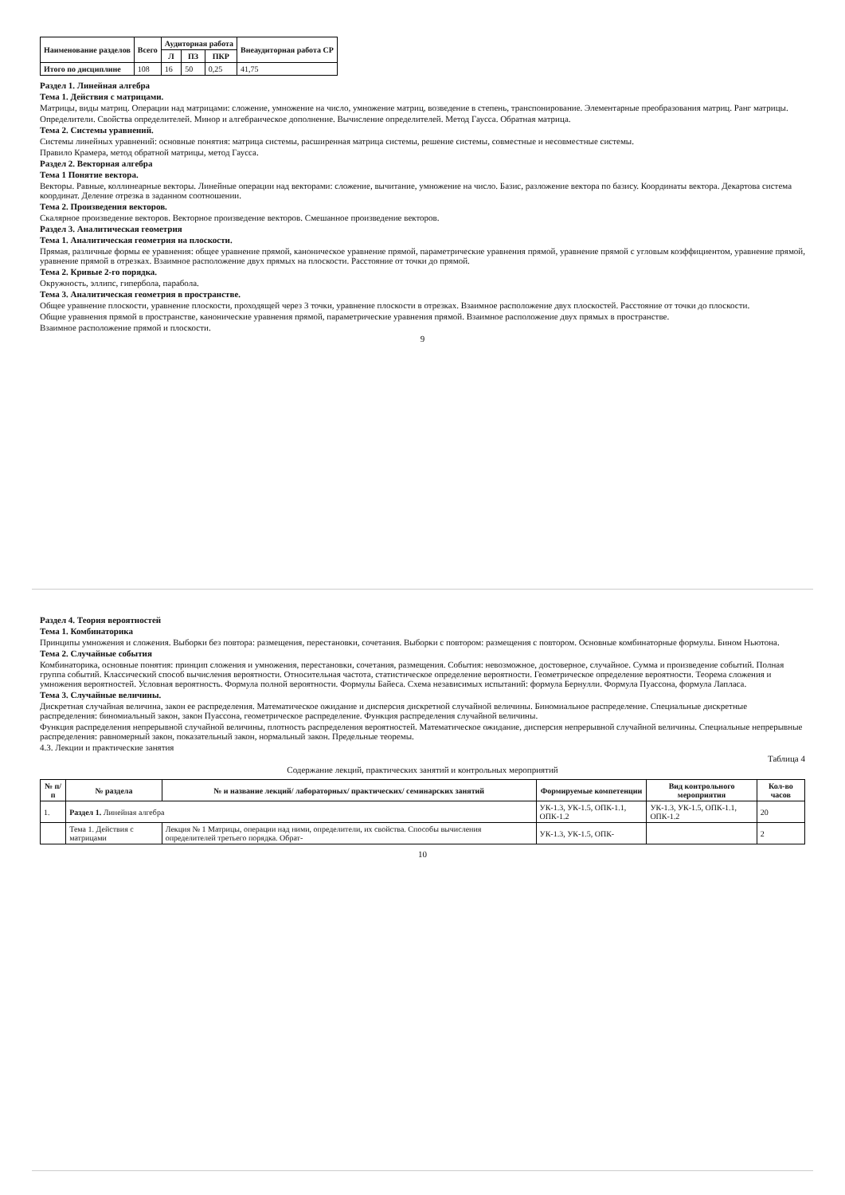| Наименование разделов | Всего | Аудиторная работа | | | Внеаудиторная работа СР |
| --- | --- | --- | --- | --- | --- |
| | | Л | ПЗ | ПКР | |
| Итого по дисциплине | 108 | 16 | 50 | 0,25 | 41,75 |
Раздел 1. Линейная алгебра
Тема 1. Действия с матрицами.
Матрицы, виды матриц. Операции над матрицами: сложение, умножение на число, умножение матриц, возведение в степень, транспонирование. Элементарные преобразования матриц. Ранг матрицы.
Определители. Свойства определителей. Минор и алгебраическое дополнение. Вычисление определителей. Метод Гаусса. Обратная матрица.
Тема 2. Системы уравнений.
Системы линейных уравнений: основные понятия: матрица системы, расширенная матрица системы, решение системы, совместные и несовместные системы.
Правило Крамера, метод обратной матрицы, метод Гаусса.
Раздел 2. Векторная алгебра
Тема 1 Понятие вектора.
Векторы. Равные, коллинеарные векторы. Линейные операции над векторами: сложение, вычитание, умножение на число. Базис, разложение вектора по базису. Координаты вектора. Декартова система координат. Деление отрезка в заданном соотношении.
Тема 2. Произведения векторов.
Скалярное произведение векторов. Векторное произведение векторов. Смешанное произведение векторов.
Раздел 3. Аналитическая геометрия
Тема 1. Аналитическая геометрия на плоскости.
Прямая, различные формы ее уравнения: общее уравнение прямой, каноническое уравнение прямой, параметрические уравнения прямой, уравнение прямой с угловым коэффициентом, уравнение прямой, уравнение прямой в отрезках. Взаимное расположение двух прямых на плоскости. Расстояние от точки до прямой.
Тема 2. Кривые 2-го порядка.
Окружность, эллипс, гипербола, парабола.
Тема 3. Аналитическая геометрия в пространстве.
Общее уравнение плоскости, уравнение плоскости, проходящей через 3 точки, уравнение плоскости в отрезках. Взаимное расположение двух плоскостей. Расстояние от точки до плоскости.
Общие уравнения прямой в пространстве, канонические уравнения прямой, параметрические уравнения прямой. Взаимное расположение двух прямых в пространстве.
Взаимное расположение прямой и плоскости.
9
Раздел 4. Теория вероятностей
Тема 1. Комбинаторика
Принципы умножения и сложения. Выборки без повтора: размещения, перестановки, сочетания. Выборки с повтором: размещения с повтором. Основные комбинаторные формулы. Бином Ньютона.
Тема 2. Случайные события
Комбинаторика, основные понятия: принцип сложения и умножения, перестановки, сочетания, размещения. События: невозможное, достоверное, случайное. Сумма и произведение событий. Полная группа событий. Классический способ вычисления вероятности. Относительная частота, статистическое определение вероятности. Геометрическое определение вероятности. Теорема сложения и умножения вероятностей. Условная вероятность. Формула полной вероятности. Формулы Байеса. Схема независимых испытаний: формула Бернулли. Формула Пуассона, формула Лапласа.
Тема 3. Случайные величины.
Дискретная случайная величина, закон ее распределения. Математическое ожидание и дисперсия дискретной случайной величины. Биномиальное распределение. Специальные дискретные распределения: биномиальный закон, закон Пуассона, геометрическое распределение. Функция распределения случайной величины.
Функция распределения непрерывной случайной величины, плотность распределения вероятностей. Математическое ожидание, дисперсия непрерывной случайной величины. Специальные непрерывные распределения: равномерный закон, показательный закон, нормальный закон. Предельные теоремы.
4.3. Лекции и практические занятия
Таблица 4
Содержание лекций, практических занятий и контрольных мероприятий
| № п/п | № раздела | № и название лекций/ лабораторных/ практических/ семинарских занятий | Формируемые компетенции | Вид контрольного мероприятия | Кол-во часов |
| --- | --- | --- | --- | --- | --- |
| 1. | Раздел 1. Линейная алгебра | | УК-1.3, УК-1.5, ОПК-1.1, ОПК-1.2 | УК-1.3, УК-1.5, ОПК-1.1, ОПК-1.2 | 20 |
| | Тема 1. Действия с матрицами | Лекция № 1 Матрицы, операции над ними, определители, их свойства. Способы вычисления определителей третьего порядка. Обрат- | УК-1.3, УК-1.5, ОПК- | | 2 |
10